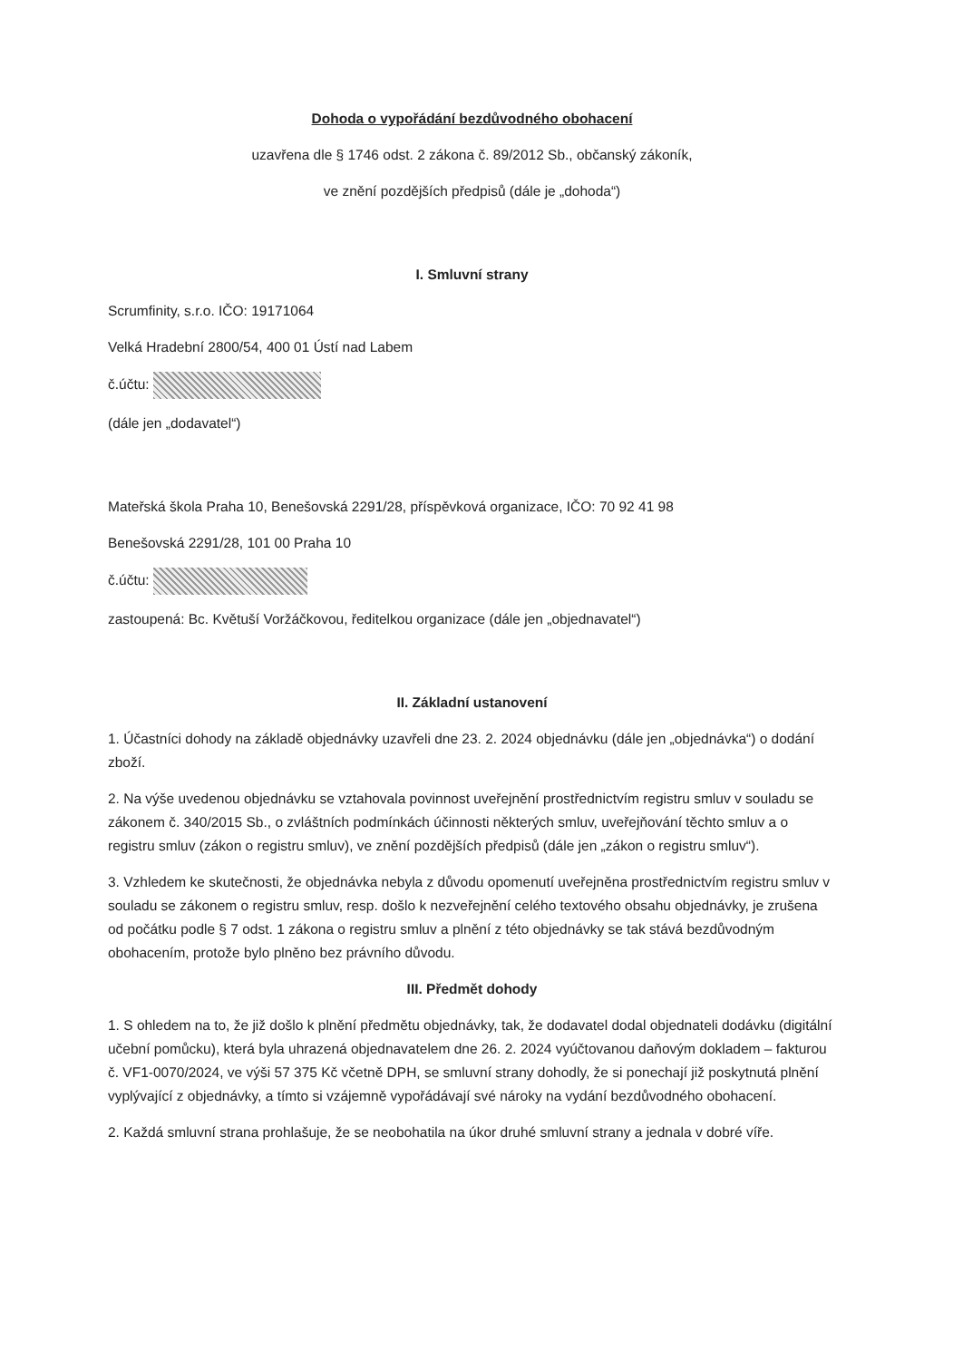Dohoda o vypořádání bezdůvodného obohacení
uzavřena dle § 1746 odst. 2 zákona č. 89/2012 Sb., občanský zákoník,
ve znění pozdějších předpisů (dále je „dohoda“)
I. Smluvní strany
Scrumfinity, s.r.o. IČO: 19171064
Velká Hradební 2800/54, 400 01 Ústí nad Labem
č.účtu:
(dále jen „dodavatel“)
Mateřská škola Praha 10, Benešovská 2291/28, příspěvková organizace, IČO: 70 92 41 98
Benešovská 2291/28, 101 00 Praha 10
č.účtu:
zastoupená: Bc. Květuší Voržáčkovou, ředitelkou organizace (dále jen „objednavatel“)
II. Základní ustanovení
1. Účastníci dohody na základě objednávky uzavřeli dne 23. 2. 2024 objednávku (dále jen „objednávka“) o dodání zboží.
2. Na výše uvedenou objednávku se vztahovala povinnost uveřejnění prostřednictvím registru smluv v souladu se zákonem č. 340/2015 Sb., o zvláštních podmínkách účinnosti některých smluv, uveřejňování těchto smluv a o registru smluv (zákon o registru smluv), ve znění pozdějších předpisů (dále jen „zákon o registru smluv“).
3. Vzhledem ke skutečnosti, že objednávka nebyla z důvodu opomenutí uveřejněna prostřednictvím registru smluv v souladu se zákonem o registru smluv, resp. došlo k nezveřejnění celého textového obsahu objednávky, je zrušena od počátku podle § 7 odst. 1 zákona o registru smluv a plnění z této objednávky se tak stává bezdůvodným obohacením, protože bylo plněno bez právního důvodu.
III. Předmět dohody
1. S ohledem na to, že již došlo k plnění předmětu objednávky, tak, že dodavatel dodal objednateli dodávku (digitální učební pomůcku), která byla uhrazená objednavatelem dne 26. 2. 2024 vyúčtovanou daňovým dokladem – fakturou č. VF1-0070/2024, ve výši 57 375 Kč včetně DPH, se smluvní strany dohodly, že si ponechají již poskytnutá plnění vyplývající z objednávky, a tímto si vzájemně vypořádávají své nároky na vydání bezdůvodného obohacení.
2. Každá smluvní strana prohlašuje, že se neobohatila na úkor druhé smluvní strany a jednala v dobré víře.